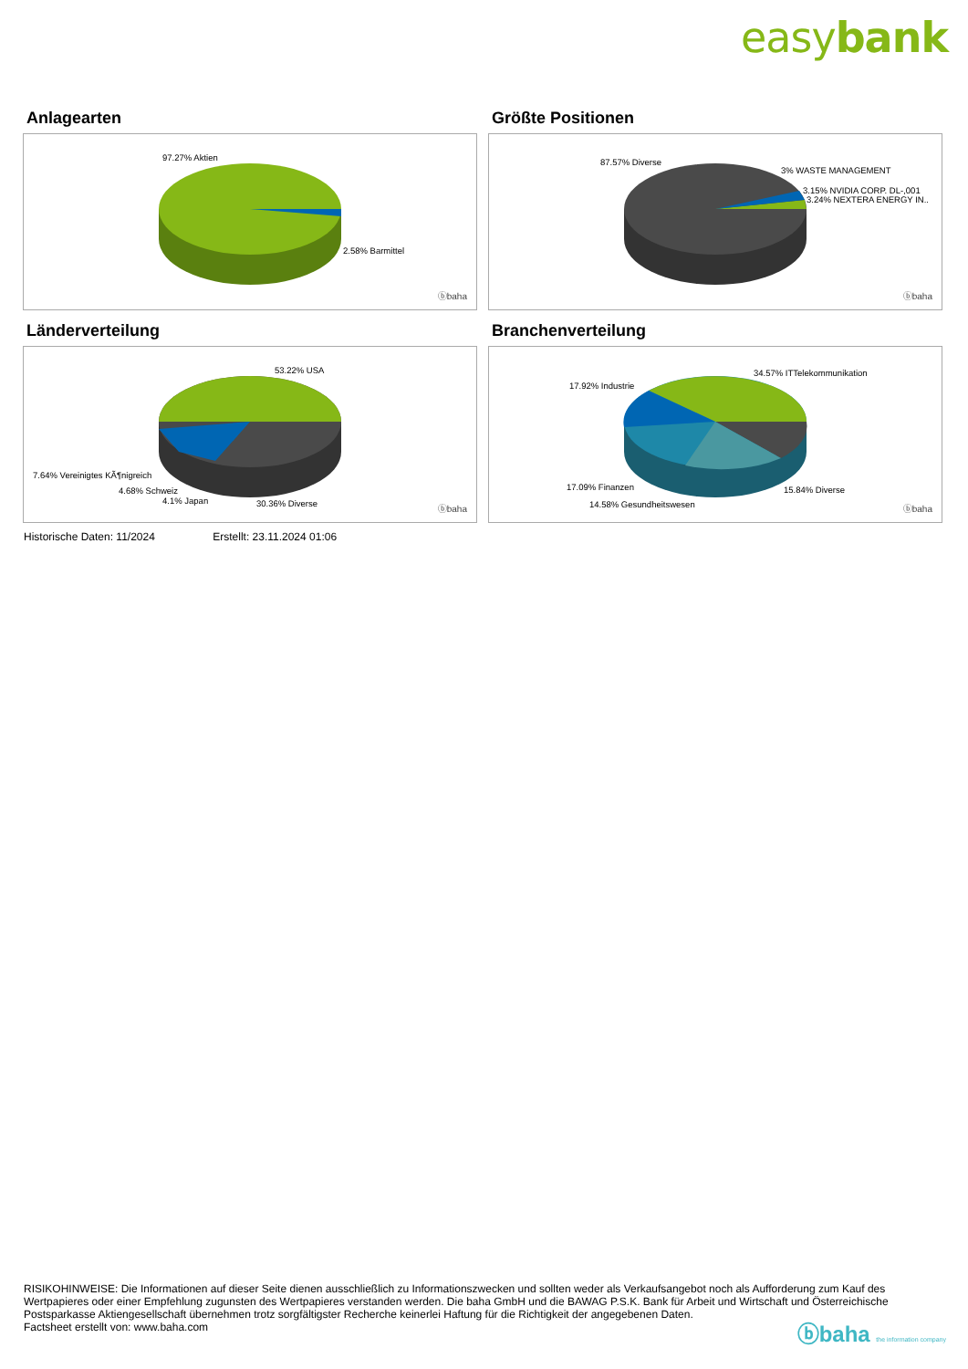easybank
Anlagearten
97.27% Aktien
2.58% Barmittel
ⓑbaha
Größte Positionen
87.57% Diverse
3% WASTE MANAGEMENT
3.15% NVIDIA CORP. DL-,001
3.24% NEXTERA ENERGY IN..
ⓑbaha
Länderverteilung
53.22% USA
7.64% Vereinigtes KÃ¶nigreich
4.68% Schweiz
4.1% Japan 30.36% Diverse
ⓑbaha
Branchenverteilung
34.57% ITTelekommunikation
17.92% Industrie
17.09% Finanzen 15.84% Diverse
14.58% Gesundheitswesen ⓑbaha
Historische Daten: 11/2024 Erstellt: 23.11.2024 01:06
RISIKOHINWEISE: Die Informationen auf dieser Seite dienen ausschließlich zu Informationszwecken und sollten weder als Verkaufsangebot noch als Aufforderung zum Kauf des Wertpapieres oder einer Empfehlung zugunsten des Wertpapieres verstanden werden. Die baha GmbH und die BAWAG P.S.K. Bank für Arbeit und Wirtschaft und Österreichische Postsparkasse Aktiengesellschaft übernehmen trotz sorgfältigster Recherche keinerlei Haftung für die Richtigkeit der angegebenen Daten.
Factsheet erstellt von: www.baha.com
ⓑbaha the information company